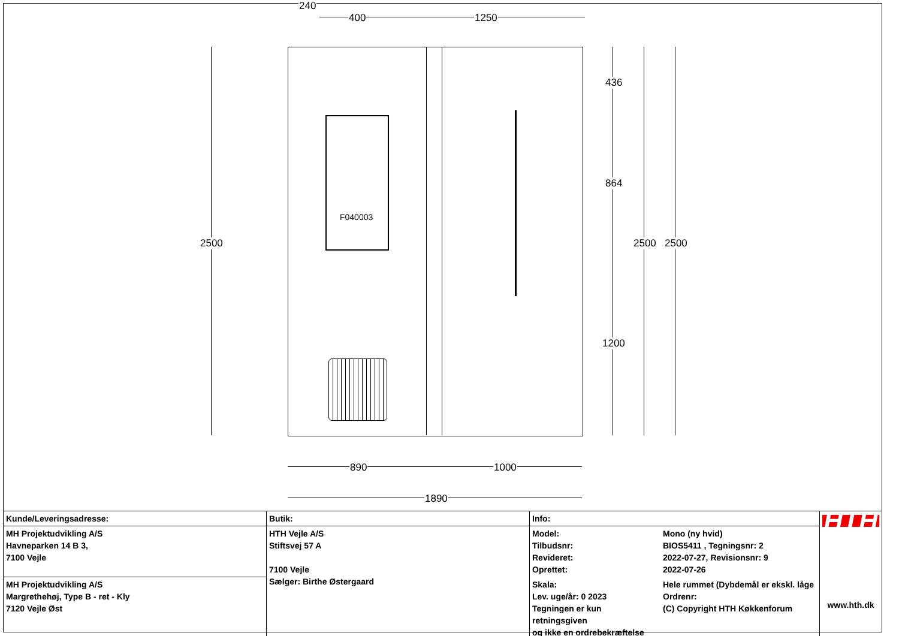F040003
240
400 1250
436
864
1200
2500 2500 2500
890 1000
1890
| Kunde/Leveringsadresse: | Butik: | Info: | | HTH www.hth.dk |
| MH Projektudvikling A/S Havneparken 14 B 3, 7100 Vejle | HTH Vejle A/S Stiftsvej 57 A 7100 Vejle Sælger: Birthe Østergaard | Model: Tilbudsnr: Revideret: Oprettet: | Mono (ny hvid) BIOS5411 , Tegningsnr: 2 2022-07-27, Revisionsnr: 9 2022-07-26 | |
| MH Projektudvikling A/S Margrethehøj, Type B - ret - Kly 7120 Vejle Øst | | Skala: Lev. uge/år: 0 2023 Tegningen er kun retningsgiven og ikke en ordrebekræftelse | Hele rummet (Dybdemål er ekskl. låge Ordrenr: (C) Copyright HTH Køkkenforum | |